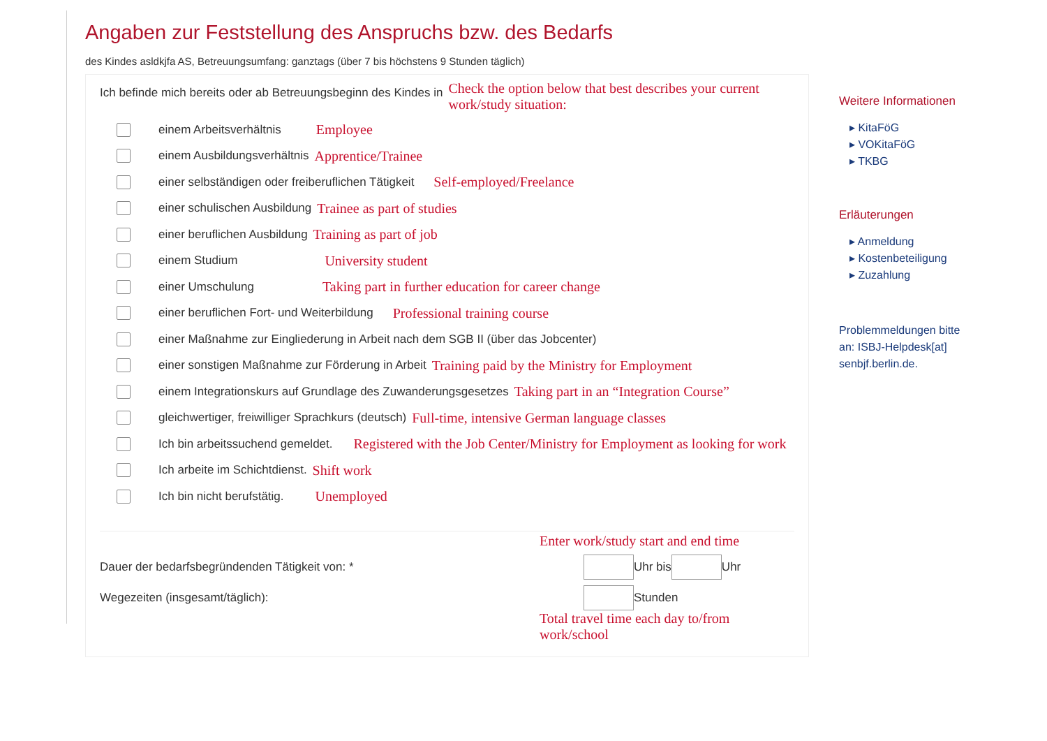Angaben zur Feststellung des Anspruchs bzw. des Bedarfs
des Kindes asldkjfa AS, Betreuungsumfang: ganztags (über 7 bis höchstens 9 Stunden täglich)
Ich befinde mich bereits oder ab Betreuungsbeginn des Kindes in Check the option below that best describes your current work/study situation:
einem Arbeitsverhältnis Employee
einem Ausbildungsverhältnis Apprentice/Trainee
einer selbständigen oder freiberuflichen Tätigkeit Self-employed/Freelance
einer schulischen Ausbildung Trainee as part of studies
einer beruflichen Ausbildung Training as part of job
einem Studium University student
einer Umschulung Taking part in further education for career change
einer beruflichen Fort- und Weiterbildung Professional training course
einer Maßnahme zur Eingliederung in Arbeit nach dem SGB II (über das Jobcenter)
einer sonstigen Maßnahme zur Förderung in Arbeit Training paid by the Ministry for Employment
einem Integrationskurs auf Grundlage des Zuwanderungsgesetzes Taking part in an “Integration Course”
gleichwertiger, freiwilliger Sprachkurs (deutsch) Full-time, intensive German language classes
Ich bin arbeitssuchend gemeldet. Registered with the Job Center/Ministry for Employment as looking for work
Ich arbeite im Schichtdienst. Shift work
Ich bin nicht berufstätig. Unemployed
Enter work/study start and end time
Dauer der bedarfsbegründenden Tätigkeit von: * Uhr bis Uhr
Wegezeiten (insgesamt/täglich): Stunden
Total travel time each day to/from work/school
Weitere Informationen
▸ KitaFöG
▸ VOKitaFöG
▸ TKBG
Erläuterungen
▸ Anmeldung
▸ Kostenbeteiligung
▸ Zuzahlung
Problemmeldungen bitte an: ISBJ-Helpdesk[at] senbjf.berlin.de.